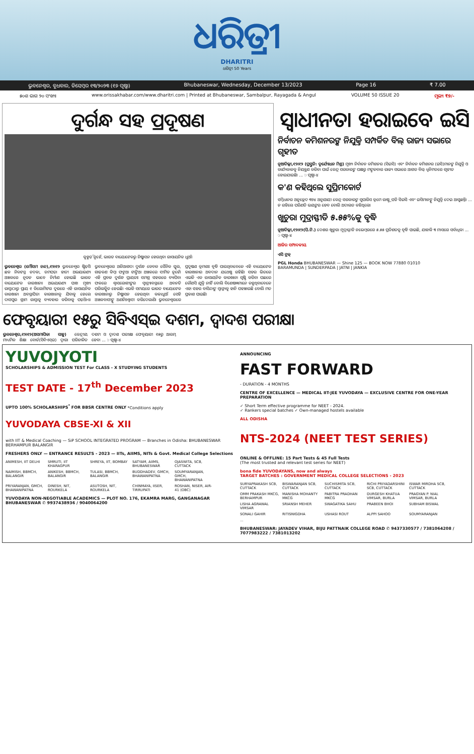ଧରିତ୍ରୀ
DHARITRI
ଧରିତ୍ରୀ 50 Years
ଭୁବନେଶ୍ୱର, ବୁଧବାର, ଡିସେମ୍ବର ୧୩/୨୦୨୩ (୧୬ ପୃଷ୍ଠା) Bhubaneswar, Wednesday, December 13/2023 Page 16 ₹ 7.00
୫୦ଶ ଭାଗ ୨୦ ସଂଖ୍ୟା www.orissakhabar.com/www.dharitri.com | Printed at Bhubaneswar, Sambalpur, Rayagada & Angul VOLUME 50 ISSUE 20 ମୂଲ୍ୟ ₹୭/-
ଦୁର୍ଗନ୍ଧ ସହ ପ୍ରଦୂଷଣ
କୁହୁଡ଼ି ନୁହେଁ, ଭାରତ ବାୟୋଟେକରୁ ନିଷ୍କାସନ ହେଉଥିବା ରାସାୟନିକ ଧୂଆଁ।
ଭୁବନେଶ୍ୱର (ମୌସମ ନନ୍ଦ),୧୨।୧୨ ଭୁବନେଶ୍ୱର ଷ୍ଟିଡ଼ିଓ ଛକ ନିକଟସ୍ଥ ଚଦକା, ଡମପଡ଼ା ହାତୀ ଅଭୟାରଣ୍ୟ ଅଞ୍ଚଳରେ ନୂତନ ଭାବେ ନିର୍ମାଣ ହୋଇଛି ଭାରତ ବାୟୋଟେକ କାରଖାନା। ଅଭୟାରଣ୍ୟ ପାଖ ମୁଖ୍ୟ ରାସ୍ତାଠାରୁ ପ୍ରାୟ ୧ କିଲୋମିଟର ଦୂରରେ ଏହି ରାସାୟନିକ କାରଖାନା ଅବସ୍ଥାପିତ। କାରଖାନାକୁ ଯିବାକୁ ହେଲେ ଦାସପୁର ଗ୍ରାମ ରାସ୍ତାକୁ ବ୍ୟବହାର କରିବାକୁ ପଡ଼ିଥାଏ। ଭୁବନେଶ୍ୱରର ଅଳିଆଗଦା ଦୁର୍ଗନ୍ଧ କେବଳ ସୈନିକ ସ୍କୁଲ, ଗାଡ଼କଣ କିମ୍ବା ଫଟୁଆ ଟାଙ୍ଗିଆ ଅଞ୍ଚଳରେ ସୀମିତ ନୁହେଁ। ଏହି ପ୍ରବଳ ଦୁର୍ଗନ୍ଧ ପ୍ରାୟତଃ ସମଗ୍ର ସହରରେ ବ୍ୟାପିବା ଫଳରେ ଶ୍ୱାସରୋଗୀଙ୍କର ସ୍ୱାସ୍ଥ୍ୟାବସ୍ଥାରେ ଅବନତି ପରିଲକ୍ଷିତ ହେଉଛି। ଏଭଳି ସମୟରେ ଭାରତ ବାୟୋଟେକ କାରଖାନାରୁ ନିଷ୍କାସନ ହେଉଥିବା କଳାଧୂଆଁ ସେହି ଅଞ୍ଚଳବାସୀଙ୍କୁ ଅଣନିଃଶ୍ୱାସୀ କରିଦେଲାଣି। ଭୁବନେଶ୍ୱରରେ ପ୍ରଦୂଷଣ କ୍ରମଶଃ ବୃଦ୍ଧି ପାଉଥିବାବେଳେ ଏହି ବାୟୋଟେକ କାରଖାନାର ଅବଦାନ ଯଥେଷ୍ଟ ରହିଛି। ସହର ଭିତରେ ଏଭଳି ଏକ ରାସାୟନିକ କାରଖାନା ସୃଷ୍ଟି କରିବା ପଛରେ କୌଣସି ଯୁକ୍ତି ନାହିଁ ବୋଲି ବିଶେଷଜ୍ଞମାନେ କହୁଥିବାବେଳେ ଏହା ସହର ବାସିନ୍ଦାଙ୍କ ସ୍ୱାସ୍ଥ୍ୟକୁ ହାନି ପହଞ୍ଚାଉଛି ବୋଲି ମତ ପ୍ରକାଶ ପାଇଛି।
ସ୍ୱାଧୀନତା ହରାଇବେ ଇସି
ନିର୍ବାଚନ କମିଶନରଙ୍କ ନିଯୁକ୍ତି ସମ୍ପର୍କିତ ବିଲ୍ ରାଜ୍ୟ ସଭାରେ ଗୃହୀତ
ନୂଆଦିଲ୍ଲୀ,୧୨।୧୨ (ପ୍ରସ୍ତୁତି: ଦୁର୍ଯ୍ୟୋଧନ ମିଶ୍ର) ମୁଖ୍ୟ ନିର୍ବାଚନ କମିଶନର (ସିଇସି) ଏବଂ ନିର୍ବାଚନ କମିଶନର (ଇସି)ମାନଙ୍କ ନିଯୁକ୍ତି ଓ କାର୍ଯ୍ୟକାଳକୁ ନିୟନ୍ତ୍ରଣ କରିବା ପାଇଁ କେନ୍ଦ୍ର ସରକାରଙ୍କ ପକ୍ଷରୁ ମଙ୍ଗଳବାର ରାଜ୍ୟ ସଭାରେ ଆଗତ ବିଲ୍ ଧ୍ୱନିମତରେ ଗୃହୀତ ହୋଇଯାଇଛି। ... ☞ପୃଷ୍ଠା-୪
କ'ଣ କହିଥିଲେ ସୁପ୍ରିମକୋର୍ଟ
ସମ୍ବିଧାନର ଅନୁଚ୍ଛେଦ ୩୨୪ ଅନୁଯାୟୀ କେନ୍ଦ୍ର ସରକାରଙ୍କ ସୁପାରିସ କ୍ରମେ ରାଷ୍ଟ୍ରପତି ସିଇସି ଏବଂ ଇସିମାନଙ୍କୁ ନିଯୁକ୍ତି ଦେଇ ଆସୁଛନ୍ତି। ... ନ ରହିଲେ ପରିଣତି ଭୟଙ୍କର ହେବ ବୋଲି ଅଦାଲତ କହିଥିଲେ।
ଖୁଚୁରା ମୁଦ୍ରାସ୍ଫୀତି ୫.୫୫%କୁ ବୃଦ୍ଧି
ନୂଆଦିଲ୍ଲୀ,୧୨।୧୨(ପି.ଟି.) ଦେଶର ଖୁଚୁରା ମୁଦ୍ରାସ୍ଫୀତି ନଭେମ୍ବରରେ ୫.୫୫ ପ୍ରତିଶତକୁ ବୃଦ୍ଧି ପାଇଛି, ଯାହାକି ୩ ମାସରେ ସର୍ବାଧିକ। ... ☞ପୃଷ୍ଠା-୪
ଆଜିର ସମ୍ପାଦକୀୟ
ଏସି ଟ୍ରକ୍
PGL Honda BHUBANESWAR — Shine 125 — BOOK NOW 77880 01010
BARAMUNDA | SUNDERPADA | JATNI | JANKIA
ଫେବୃୟାରୀ ୧୫ରୁ ସିବିଏସ୍ଇ ଦଶମ, ଦ୍ୱାଦଶ ପରୀକ୍ଷା
ଭୁବନେଶ୍ୱର,୧୨।୧୨(ଅସମାପିକା ସାହୁ) କେନ୍ଦ୍ରୀୟ ମାଧ୍ୟମିକ ଶିକ୍ଷା ବୋର୍ଡ(ସିବିଏସ୍ଇ) ଦ୍ୱାରା ପରିଚାଳିତ ଦଶମ ଓ ଦ୍ୱାଦଶ ପରୀକ୍ଷା ଫେବୃୟାରୀ ୧୫ରୁ ଆରମ୍ଭ ହେବ। ... ☞ପୃଷ୍ଠା-୪
YUVOJYOTI
SCHOLARSHIPS & ADMISSION TEST For CLASS - X STUDYING STUDENTS
TEST DATE - 17<sup>th</sup> December 2023
UPTO 100% SCHOLARSHIPS<sup>*</sup> FOR BBSR CENTRE ONLY *Conditions apply
YUVODAYA CBSE-XI & XII
with IIT & Medical Coaching — SiP SCHOOL INTEGRATED PROGRAM — Branches in Odisha: BHUBANESWAR BERHAMPUR BALANGIR
FRESHERS ONLY — ENTRANCE RESULTS - 2023 — IITs, AIIMS, NITs & Govt. Medical College Selections
ANIMESH, IIT DELHI SMRUTI, IIT KHARAGPUR SHREYA, IIT, BOMBAY SATYAM, AIIMS, BHUBANESWAR OJASWITA, SCB, CUTTACK NAIMISH, BBMCH, BALANGIR ANIKESH, BBMCH, BALANGIR TULASI, BBMCH, BALANGIR BUDDHADEV, GMCH, BHAWANIPATNA SOUMYARANJAN, GMCH, BHAWANIPATNA PRIYARANJAN, GMCH, BHAWANIPATNA DINESH, NIT, ROURKELA ASUTOSH, NIT, ROURKELA CHINMAYA, IISER, TIRRUPATI ROSHAN, NISER, AIR-41 (OBC)
YUVODAYA NON-NEGOTIABLE ACADEMICS — PLOT NO. 176, EKAMRA MARG, GANGANAGAR BHUBANESWAR ✆ 9937438936 / 9040064200
ANNOUNCING
FAST FORWARD
- DURATION - 4 MONTHS
CENTRE OF EXCELLENCE — MEDICAL IIT-JEE YUVODAYA — EXCLUSIVE CENTRE FOR ONE-YEAR PREPARATION
✓ Short Term effective programme for NEET - 2024.
✓ Rankers special batches ✓ Own-managed hostels available
ALL ODISHA
NTS-2024 (NEET TEST SERIES)
ONLINE & OFFLINE: 15 Part Tests & 45 Full Tests
(The most trusted and relevant test series for NEET)
bona fide YUVODAYANS, now and always
TARGET BATCHES : GOVERNMENT MEDICAL COLLEGE SELECTIONS - 2023
SURYAPRAKASH SCB, CUTTACK BISWARANJAN SCB, CUTTACK SUCHISMITA SCB, CUTTACK RICHI PRIYADARSHINI SCB, CUTTACK ISWAR MIRDHA SCB, CUTTACK OMM PRAKASH MKCG, BERHAMPUR MANISHA MOHANTY MKCG PABITRA PRADHAN MKCG DURGESH KHATUA VIMSAR, BURLA PRAGYAN P. NIAL VIMSAR, BURLA LISHA AGRAWAL VIMSAR SRIANSH MEHER SWAGATIKA SAHU PRABEEN BHOI SUBHAM BISWAL SONALI GAHIR RITISNIGDHA USHASI ROUT ALPPI SAHOO SOUMYARANJAN ...
BHUBANESWAR: JAYADEV VIHAR, BIJU PATTNAIK COLLEGE ROAD ✆ 9437330577 / 7381064208 / 7077983222 / 7381013202